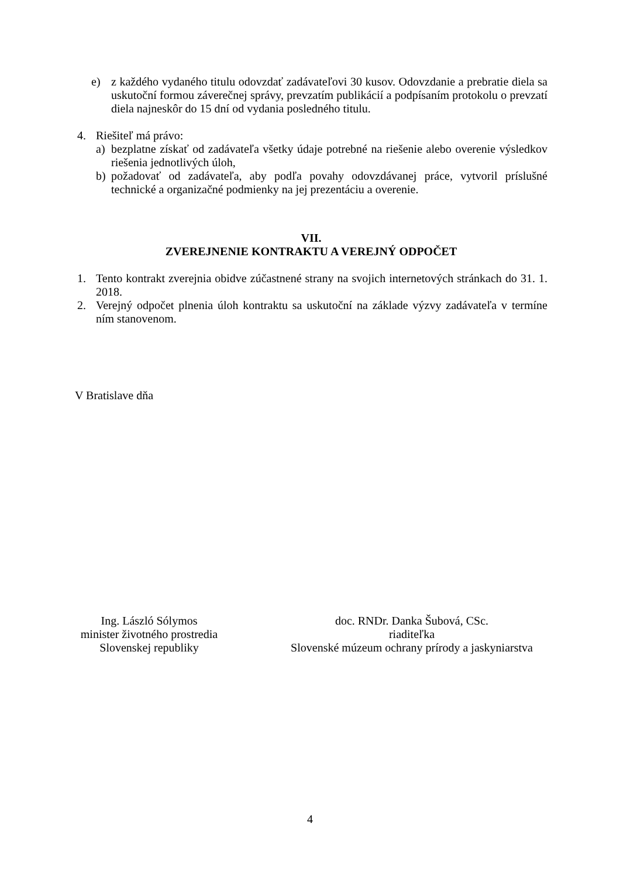e) z každého vydaného titulu odovzdať zadávateľovi 30 kusov. Odovzdanie a prebratie diela sa uskutoční formou záverečnej správy, prevzatím publikácií a podpísaním protokolu o prevzatí diela najneskôr do 15 dní od vydania posledného titulu.
4. Riešiteľ má právo:
a) bezplatne získať od zadávateľa všetky údaje potrebné na riešenie alebo overenie výsledkov riešenia jednotlivých úloh,
b) požadovať od zadávateľa, aby podľa povahy odovzdávanej práce, vytvoril príslušné technické a organizačné podmienky na jej prezentáciu a overenie.
VII.
ZVEREJNENIE KONTRAKTU A VEREJNÝ ODPOČET
1. Tento kontrakt zverejnia obidve zúčastnené strany na svojich internetových stránkach do 31. 1. 2018.
2. Verejný odpočet plnenia úloh kontraktu sa uskutoční na základe výzvy zadávateľa v termíne ním stanovenom.
V Bratislave dňa
Ing. László Sólymos
minister životného prostredia
Slovenskej republiky
doc. RNDr. Danka Šubová, CSc.
riaditeľka
Slovenské múzeum ochrany prírody a jaskyniarstva
4